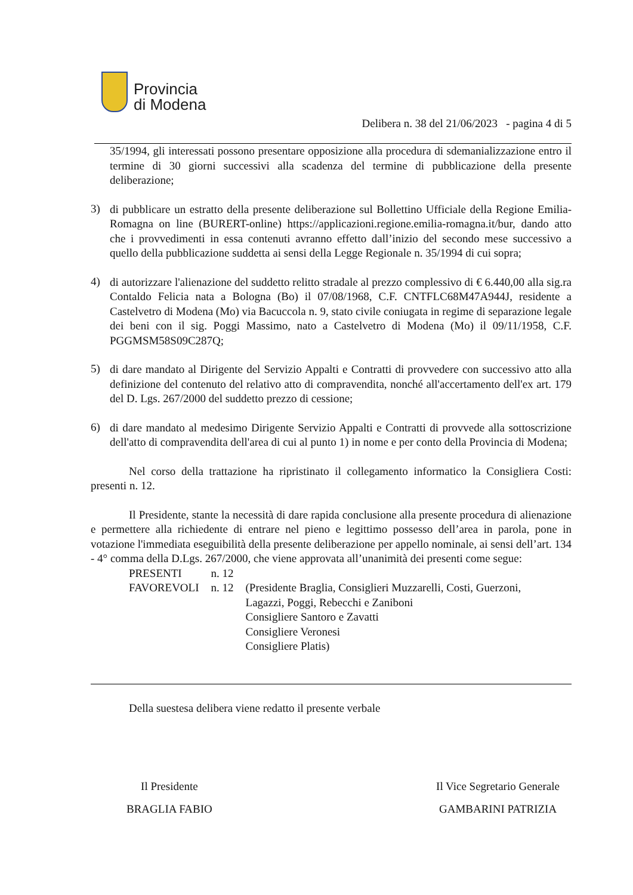Provincia
di Modena
Delibera n. 38 del 21/06/2023 - pagina 4 di 5
35/1994, gli interessati possono presentare opposizione alla procedura di sdemanializzazione entro il termine di 30 giorni successivi alla scadenza del termine di pubblicazione della presente deliberazione;
3)
di pubblicare un estratto della presente deliberazione sul Bollettino Ufficiale della Regione Emilia-Romagna on line (BURERT-online) https://applicazioni.regione.emilia-romagna.it/bur, dando atto che i provvedimenti in essa contenuti avranno effetto dall’inizio del secondo mese successivo a quello della pubblicazione suddetta ai sensi della Legge Regionale n. 35/1994 di cui sopra;
4)
di autorizzare l'alienazione del suddetto relitto stradale al prezzo complessivo di € 6.440,00 alla sig.ra Contaldo Felicia nata a Bologna (Bo) il 07/08/1968, C.F. CNTFLC68M47A944J, residente a Castelvetro di Modena (Mo) via Bacuccola n. 9, stato civile coniugata in regime di separazione legale dei beni con il sig. Poggi Massimo, nato a Castelvetro di Modena (Mo) il 09/11/1958, C.F. PGGMSM58S09C287Q;
5)
di dare mandato al Dirigente del Servizio Appalti e Contratti di provvedere con successivo atto alla definizione del contenuto del relativo atto di compravendita, nonché all'accertamento dell'ex art. 179 del D. Lgs. 267/2000 del suddetto prezzo di cessione;
6)
di dare mandato al medesimo Dirigente Servizio Appalti e Contratti di provvede alla sottoscrizione dell'atto di compravendita dell'area di cui al punto 1) in nome e per conto della Provincia di Modena;
Nel corso della trattazione ha ripristinato il collegamento informatico la Consigliera Costi: presenti n. 12.
Il Presidente, stante la necessità di dare rapida conclusione alla presente procedura di alienazione e permettere alla richiedente di entrare nel pieno e legittimo possesso dell’area in parola, pone in votazione l'immediata eseguibilità della presente deliberazione per appello nominale, ai sensi dell’art. 134 - 4° comma della D.Lgs. 267/2000, che viene approvata all’unanimità dei presenti come segue:
| PRESENTI | n. 12 | |
| FAVOREVOLI | n. 12 | (Presidente Braglia, Consiglieri Muzzarelli, Costi, Guerzoni, Lagazzi, Poggi, Rebecchi e Zaniboni Consigliere Santoro e Zavatti Consigliere Veronesi Consigliere Platis) |
Della suestesa delibera viene redatto il presente verbale
Il Presidente
BRAGLIA FABIO
Il Vice Segretario Generale
GAMBARINI PATRIZIA